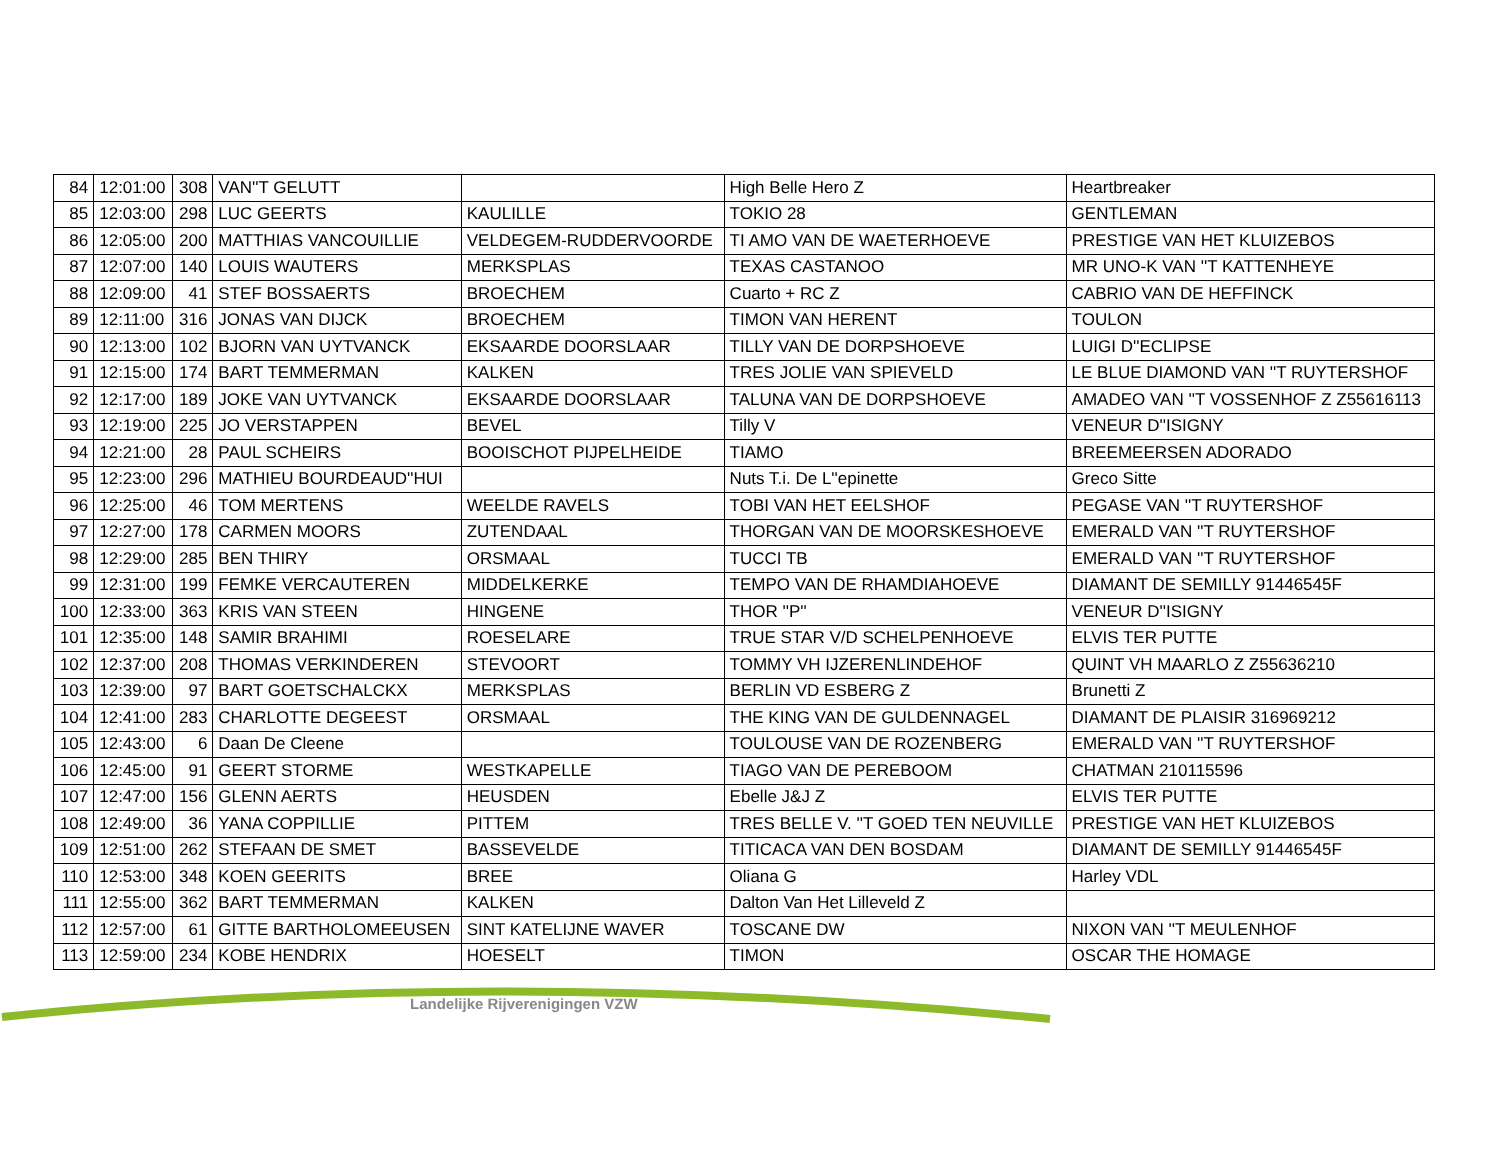| 84 | 12:01:00 | 308 | VAN''T GELUTT | | High Belle Hero Z | Heartbreaker |
| 85 | 12:03:00 | 298 | LUC GEERTS | KAULILLE | TOKIO 28 | GENTLEMAN |
| 86 | 12:05:00 | 200 | MATTHIAS VANCOUILLIE | VELDEGEM-RUDDERVOORDE | TI AMO VAN DE WAETERHOEVE | PRESTIGE VAN HET KLUIZEBOS |
| 87 | 12:07:00 | 140 | LOUIS WAUTERS | MERKSPLAS | TEXAS CASTANOO | MR UNO-K VAN ''T KATTENHEYE |
| 88 | 12:09:00 | 41 | STEF BOSSAERTS | BROECHEM | Cuarto + RC Z | CABRIO VAN DE HEFFINCK |
| 89 | 12:11:00 | 316 | JONAS VAN DIJCK | BROECHEM | TIMON VAN HERENT | TOULON |
| 90 | 12:13:00 | 102 | BJORN VAN UYTVANCK | EKSAARDE DOORSLAAR | TILLY VAN DE DORPSHOEVE | LUIGI D''ECLIPSE |
| 91 | 12:15:00 | 174 | BART TEMMERMAN | KALKEN | TRES JOLIE VAN SPIEVELD | LE BLUE DIAMOND VAN ''T RUYTERSHOF |
| 92 | 12:17:00 | 189 | JOKE VAN UYTVANCK | EKSAARDE DOORSLAAR | TALUNA VAN DE DORPSHOEVE | AMADEO VAN ''T VOSSENHOF Z Z55616113 |
| 93 | 12:19:00 | 225 | JO VERSTAPPEN | BEVEL | Tilly V | VENEUR D''ISIGNY |
| 94 | 12:21:00 | 28 | PAUL SCHEIRS | BOOISCHOT PIJPELHEIDE | TIAMO | BREEMEERSEN ADORADO |
| 95 | 12:23:00 | 296 | MATHIEU BOURDEAUD''HUI | | Nuts T.i. De L''epinette | Greco Sitte |
| 96 | 12:25:00 | 46 | TOM MERTENS | WEELDE RAVELS | TOBI VAN HET EELSHOF | PEGASE VAN ''T RUYTERSHOF |
| 97 | 12:27:00 | 178 | CARMEN MOORS | ZUTENDAAL | THORGAN VAN DE MOORSKESHOEVE | EMERALD VAN ''T RUYTERSHOF |
| 98 | 12:29:00 | 285 | BEN THIRY | ORSMAAL | TUCCI TB | EMERALD VAN ''T RUYTERSHOF |
| 99 | 12:31:00 | 199 | FEMKE VERCAUTEREN | MIDDELKERKE | TEMPO VAN DE RHAMDIAHOEVE | DIAMANT DE SEMILLY 91446545F |
| 100 | 12:33:00 | 363 | KRIS VAN STEEN | HINGENE | THOR ''P'' | VENEUR D''ISIGNY |
| 101 | 12:35:00 | 148 | SAMIR BRAHIMI | ROESELARE | TRUE STAR V/D SCHELPENHOEVE | ELVIS TER PUTTE |
| 102 | 12:37:00 | 208 | THOMAS VERKINDEREN | STEVOORT | TOMMY VH IJZERENLINDEHOF | QUINT VH MAARLO Z Z55636210 |
| 103 | 12:39:00 | 97 | BART GOETSCHALCKX | MERKSPLAS | BERLIN VD ESBERG Z | Brunetti Z |
| 104 | 12:41:00 | 283 | CHARLOTTE DEGEEST | ORSMAAL | THE KING VAN DE GULDENNAGEL | DIAMANT DE PLAISIR 316969212 |
| 105 | 12:43:00 | 6 | Daan De Cleene | | TOULOUSE VAN DE ROZENBERG | EMERALD VAN ''T RUYTERSHOF |
| 106 | 12:45:00 | 91 | GEERT STORME | WESTKAPELLE | TIAGO VAN DE PEREBOOM | CHATMAN 210115596 |
| 107 | 12:47:00 | 156 | GLENN AERTS | HEUSDEN | Ebelle J&J Z | ELVIS TER PUTTE |
| 108 | 12:49:00 | 36 | YANA COPPILLIE | PITTEM | TRES BELLE V. ''T GOED TEN NEUVILLE | PRESTIGE VAN HET KLUIZEBOS |
| 109 | 12:51:00 | 262 | STEFAAN DE SMET | BASSEVELDE | TITICACA VAN DEN BOSDAM | DIAMANT DE SEMILLY 91446545F |
| 110 | 12:53:00 | 348 | KOEN GEERITS | BREE | Oliana G | Harley VDL |
| 111 | 12:55:00 | 362 | BART TEMMERMAN | KALKEN | Dalton Van Het Lilleveld Z | |
| 112 | 12:57:00 | 61 | GITTE BARTHOLOMEEUSEN | SINT KATELIJNE WAVER | TOSCANE DW | NIXON VAN ''T MEULENHOF |
| 113 | 12:59:00 | 234 | KOBE HENDRIX | HOESELT | TIMON | OSCAR THE HOMAGE |
Landelijke Rijverenigingen VZW